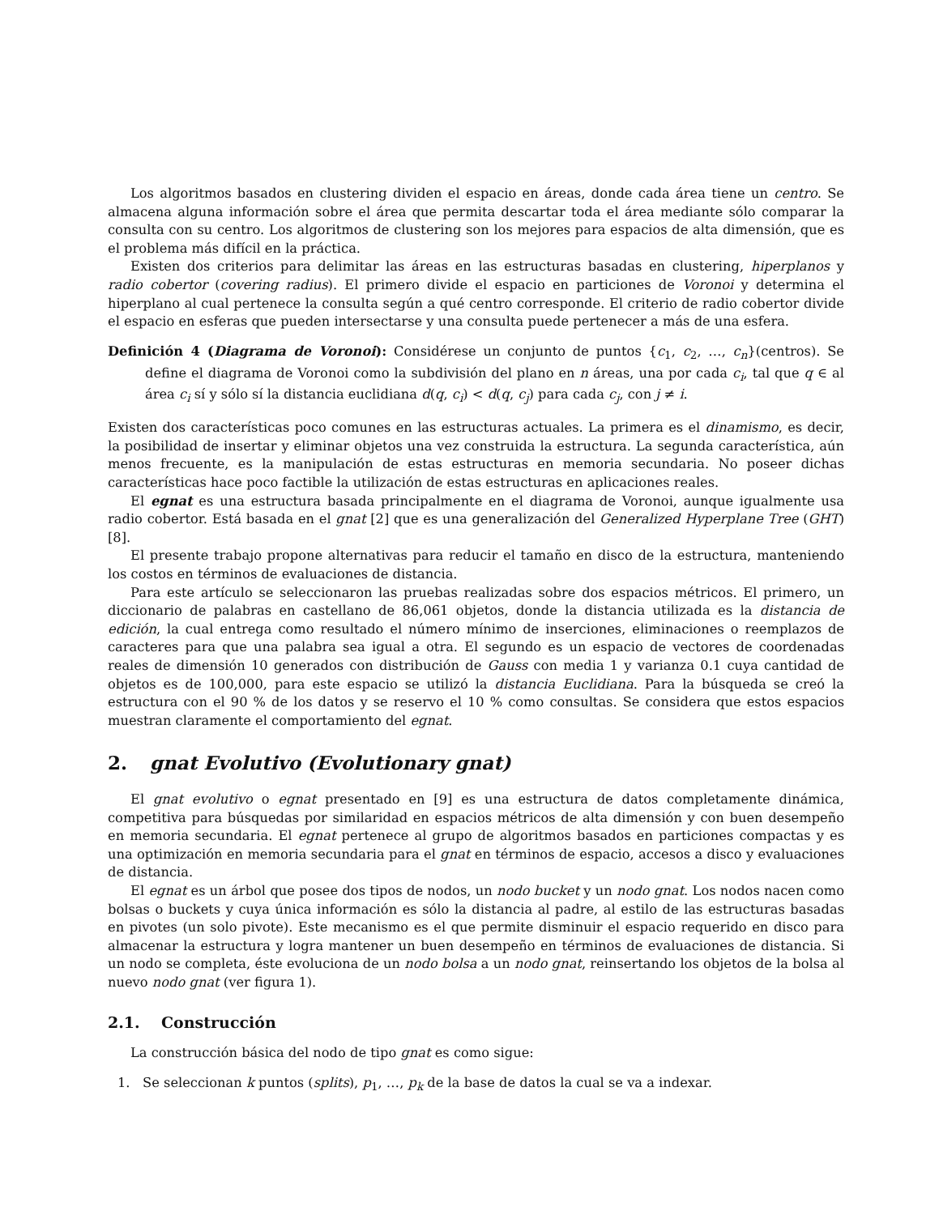Los algoritmos basados en clustering dividen el espacio en áreas, donde cada área tiene un centro. Se almacena alguna información sobre el área que permita descartar toda el área mediante sólo comparar la consulta con su centro. Los algoritmos de clustering son los mejores para espacios de alta dimensión, que es el problema más difícil en la práctica.
Existen dos criterios para delimitar las áreas en las estructuras basadas en clustering, hiperplanos y radio cobertor (covering radius). El primero divide el espacio en particiones de Voronoi y determina el hiperplano al cual pertenece la consulta según a qué centro corresponde. El criterio de radio cobertor divide el espacio en esferas que pueden intersectarse y una consulta puede pertenecer a más de una esfera.
Definición 4 (Diagrama de Voronoi): Considérese un conjunto de puntos {c<sub>1</sub>, c<sub>2</sub>, …, c<sub>n</sub>}(centros). Se define el diagrama de Voronoi como la subdivisión del plano en n áreas, una por cada c<sub>i</sub>, tal que q ∈ al área c<sub>i</sub> sí y sólo sí la distancia euclidiana d(q, c<sub>i</sub>) < d(q, c<sub>j</sub>) para cada c<sub>j</sub>, con j ≠ i.
Existen dos características poco comunes en las estructuras actuales. La primera es el dinamismo, es decir, la posibilidad de insertar y eliminar objetos una vez construida la estructura. La segunda característica, aún menos frecuente, es la manipulación de estas estructuras en memoria secundaria. No poseer dichas características hace poco factible la utilización de estas estructuras en aplicaciones reales.
El egnat es una estructura basada principalmente en el diagrama de Voronoi, aunque igualmente usa radio cobertor. Está basada en el gnat [2] que es una generalización del Generalized Hyperplane Tree (GHT) [8].
El presente trabajo propone alternativas para reducir el tamaño en disco de la estructura, manteniendo los costos en términos de evaluaciones de distancia.
Para este artículo se seleccionaron las pruebas realizadas sobre dos espacios métricos. El primero, un diccionario de palabras en castellano de 86,061 objetos, donde la distancia utilizada es la distancia de edición, la cual entrega como resultado el número mínimo de inserciones, eliminaciones o reemplazos de caracteres para que una palabra sea igual a otra. El segundo es un espacio de vectores de coordenadas reales de dimensión 10 generados con distribución de Gauss con media 1 y varianza 0.1 cuya cantidad de objetos es de 100,000, para este espacio se utilizó la distancia Euclidiana. Para la búsqueda se creó la estructura con el 90 % de los datos y se reservo el 10 % como consultas. Se considera que estos espacios muestran claramente el comportamiento del egnat.
2. gnat Evolutivo (Evolutionary gnat)
El gnat evolutivo o egnat presentado en [9] es una estructura de datos completamente dinámica, competitiva para búsquedas por similaridad en espacios métricos de alta dimensión y con buen desempeño en memoria secundaria. El egnat pertenece al grupo de algoritmos basados en particiones compactas y es una optimización en memoria secundaria para el gnat en términos de espacio, accesos a disco y evaluaciones de distancia.
El egnat es un árbol que posee dos tipos de nodos, un nodo bucket y un nodo gnat. Los nodos nacen como bolsas o buckets y cuya única información es sólo la distancia al padre, al estilo de las estructuras basadas en pivotes (un solo pivote). Este mecanismo es el que permite disminuir el espacio requerido en disco para almacenar la estructura y logra mantener un buen desempeño en términos de evaluaciones de distancia. Si un nodo se completa, éste evoluciona de un nodo bolsa a un nodo gnat, reinsertando los objetos de la bolsa al nuevo nodo gnat (ver figura 1).
2.1. Construcción
La construcción básica del nodo de tipo gnat es como sigue:
1. Se seleccionan k puntos (splits), p<sub>1</sub>, …, p<sub>k</sub> de la base de datos la cual se va a indexar.